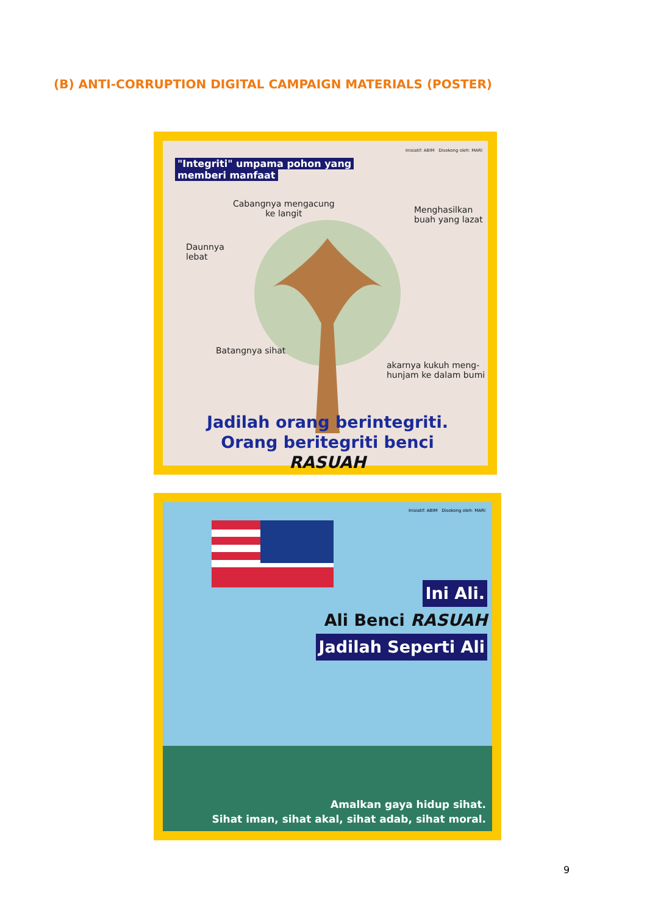(B) ANTI-CORRUPTION DIGITAL CAMPAIGN MATERIALS (POSTER)
"Integriti" umpama pohon yang
memberi manfaat
Inisiatif: ABIM Disokong oleh: MARI
Cabangnya mengacung
ke langit
Menghasilkan
buah yang lazat
Daunnya
lebat
Batangnya sihat
akarnya kukuh meng-
hunjam ke dalam bumi
Jadilah orang berintegriti.
Orang beritegriti benci RASUAH
Inisiatif: ABIM Disokong oleh: MARI
Ini Ali.
Ali Benci RASUAH
Jadilah Seperti Ali
Amalkan gaya hidup sihat.
Sihat iman, sihat akal, sihat adab, sihat moral.
9